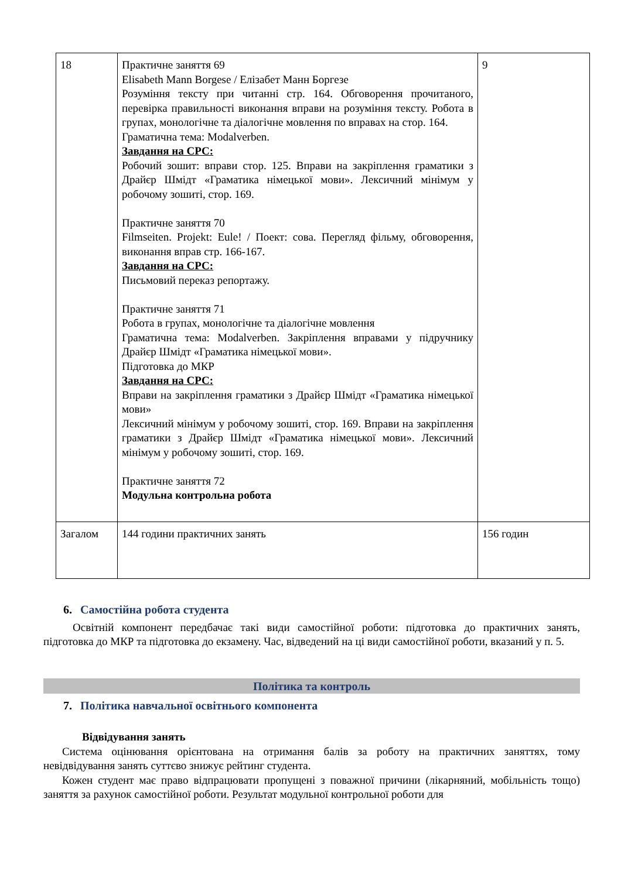| 18 | Практичне заняття 69 Elisabeth Mann Borgese / Елізабет Манн Боргезе Розуміння тексту при читанні стр. 164. Обговорення прочитаного, перевірка правильності виконання вправи на розуміння тексту. Робота в групах, монологічне та діалогічне мовлення по вправах на стор. 164. Граматична тема: Modalverben. Завдання на СРС: Робочий зошит: вправи стор. 125. Вправи на закріплення граматики з Драйєр Шмідт «Граматика німецької мови». Лексичний мінімум у робочому зошиті, стор. 169. Практичне заняття 70 Filmseiten. Projekt: Eule! / Поект: сова. Перегляд фільму, обговорення, виконання вправ стр. 166-167. Завдання на СРС: Письмовий переказ репортажу. Практичне заняття 71 Робота в групах, монологічне та діалогічне мовлення Граматична тема: Modalverben. Закріплення вправами у підручнику Драйєр Шмідт «Граматика німецької мови». Підготовка до МКР Завдання на СРС: Вправи на закріплення граматики з Драйєр Шмідт «Граматика німецької мови» Лексичний мінімум у робочому зошиті, стор. 169. Вправи на закріплення граматики з Драйєр Шмідт «Граматика німецької мови». Лексичний мінімум у робочому зошиті, стор. 169. Практичне заняття 72 Модульна контрольна робота | 9 |
| Загалом | 144 години практичних занять | 156 годин |
6. Самостійна робота студента
Освітній компонент передбачає такі види самостійної роботи: підготовка до практичних занять, підготовка до МКР та підготовка до екзамену. Час, відведений на ці види самостійної роботи, вказаний у п. 5.
Політика та контроль
7. Політика навчальної освітнього компонента
Відвідування занять
Система оцінювання орієнтована на отримання балів за роботу на практичних заняттях, тому невідвідування занять суттєво знижує рейтинг студента.
Кожен студент має право відпрацювати пропущені з поважної причини (лікарняний, мобільність тощо) заняття за рахунок самостійної роботи. Результат модульної контрольної роботи для